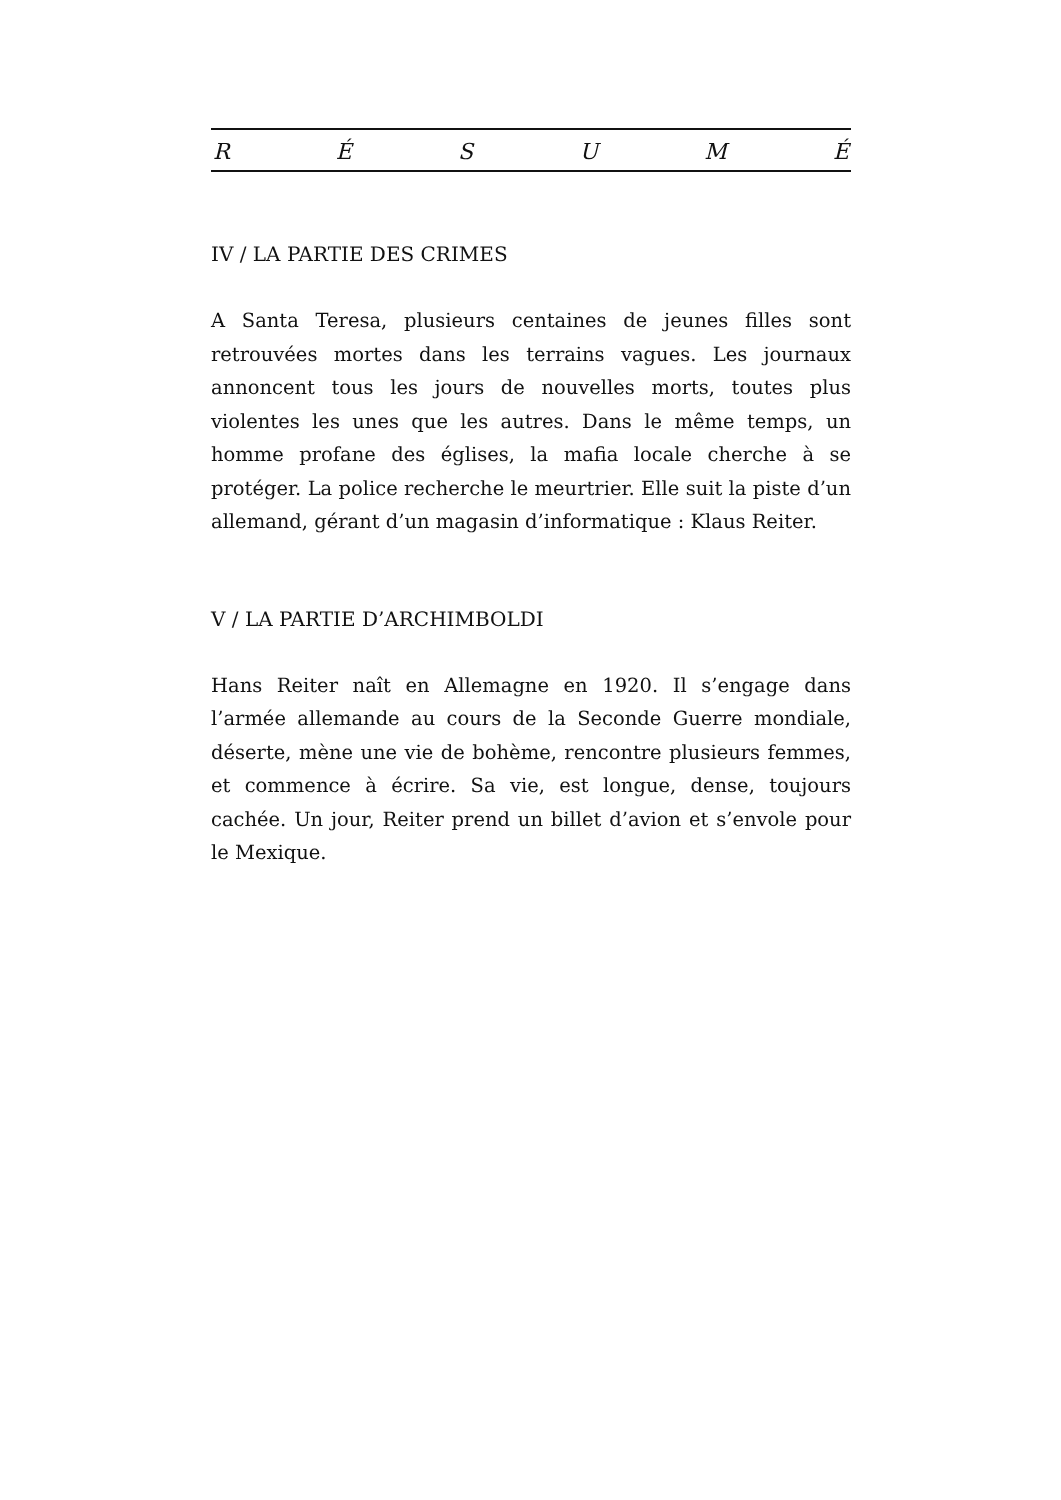R É S U M É
IV / LA PARTIE DES CRIMES
A Santa Teresa, plusieurs centaines de jeunes filles sont retrouvées mortes dans les terrains vagues. Les journaux annoncent tous les jours de nouvelles morts, toutes plus violentes les unes que les autres. Dans le même temps, un homme profane des églises, la mafia locale cherche à se protéger. La police recherche le meurtrier. Elle suit la piste d’un allemand, gérant d’un magasin d’informatique : Klaus Reiter.
V / LA PARTIE D’ARCHIMBOLDI
Hans Reiter naît en Allemagne en 1920. Il s’engage dans l’armée allemande au cours de la Seconde Guerre mondiale, déserte, mène une vie de bohème, rencontre plusieurs femmes, et commence à écrire. Sa vie, est longue, dense, toujours cachée. Un jour, Reiter prend un billet d’avion et s’envole pour le Mexique.